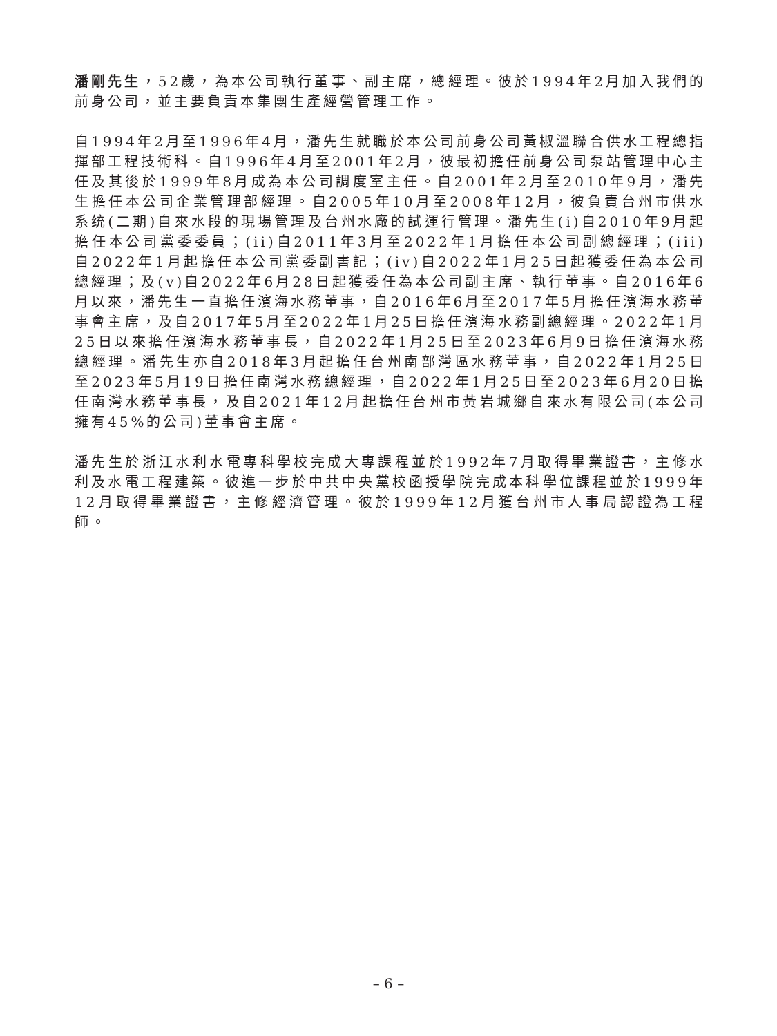潘剛先生，52歲，為本公司執行董事、副主席，總經理。彼於1994年2月加入我們的前身公司，並主要負責本集團生產經營管理工作。
自1994年2月至1996年4月，潘先生就職於本公司前身公司黃椒溫聯合供水工程總指揮部工程技術科。自1996年4月至2001年2月，彼最初擔任前身公司泵站管理中心主任及其後於1999年8月成為本公司調度室主任。自2001年2月至2010年9月，潘先生擔任本公司企業管理部經理。自2005年10月至2008年12月，彼負責台州市供水系统(二期)自來水段的現場管理及台州水廠的試運行管理。潘先生(i)自2010年9月起擔任本公司黨委委員；(ii)自2011年3月至2022年1月擔任本公司副總經理；(iii)自2022年1月起擔任本公司黨委副書記；(iv)自2022年1月25日起獲委任為本公司總經理；及(v)自2022年6月28日起獲委任為本公司副主席、執行董事。自2016年6月以來，潘先生一直擔任濱海水務董事，自2016年6月至2017年5月擔任濱海水務董事會主席，及自2017年5月至2022年1月25日擔任濱海水務副總經理。2022年1月25日以來擔任濱海水務董事長，自2022年1月25日至2023年6月9日擔任濱海水務總經理。潘先生亦自2018年3月起擔任台州南部灣區水務董事，自2022年1月25日至2023年5月19日擔任南灣水務總經理，自2022年1月25日至2023年6月20日擔任南灣水務董事長，及自2021年12月起擔任台州市黃岩城鄉自來水有限公司(本公司擁有45%的公司)董事會主席。
潘先生於浙江水利水電專科學校完成大專課程並於1992年7月取得畢業證書，主修水利及水電工程建築。彼進一步於中共中央黨校函授學院完成本科學位課程並於1999年12月取得畢業證書，主修經濟管理。彼於1999年12月獲台州市人事局認證為工程師。
– 6 –